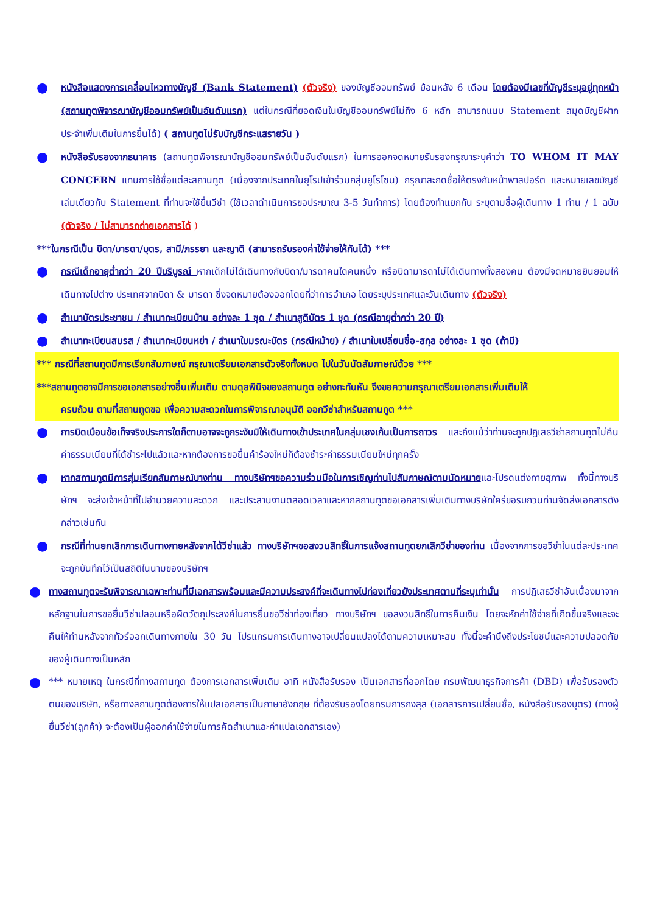●
หนังสือแสดงการเคลื่อนไหวทางบัญชี (Bank Statement) (ตัวจริง) ของบัญชีออมทรัพย์ ย้อนหลัง 6 เดือน โดยต้องมีเลขที่บัญชีระบุอยู่ทุกหน้า (สถานทูตพิจารณาบัญชีออมทรัพย์เป็นอันดับแรก) แต่ในกรณีที่ยอดเงินในบัญชีออมทรัพย์ไม่ถึง 6 หลัก สามารถแนบ Statement สมุดบัญชีฝากประจำเพิ่มเติมในการยื่นได้) ( สถานทูตไม่รับบัญชีกระแสรายวัน )
●
หนังสือรับรองจากธนาคาร (สถานทูตพิจารณาบัญชีออมทรัพย์เป็นอันดับแรก) ในการออกจดหมายรับรองกรุณาระบุคำว่า TO WHOM IT MAY CONCERN แทนการใช้ชื่อแต่ละสถานทูต (เนื่องจากประเทศในยุโรปเข้าร่วมกลุ่มยูโรโซน) กรุณาสะกดชื่อให้ตรงกับหน้าพาสปอร์ต และหมายเลขบัญชีเล่มเดียวกับ Statement ที่ท่านจะใช้ยื่นวีซ่า (ใช้เวลาดำเนินการขอประมาณ 3-5 วันทำการ) โดยต้องทำแยกกัน ระบุตามชื่อผู้เดินทาง 1 ท่าน / 1 ฉบับ (ตัวจริง / ไม่สามารถถ่ายเอกสารได้ )
***ในกรณีเป็น บิดา/มารดา/บุตร, สามี/ภรรยา และญาติ (สามารถรับรองค่าใช้จ่ายให้กันได้) ***
●
กรณีเด็กอายุต่ำกว่า 20 ปีบริบูรณ์ หากเด็กไม่ได้เดินทางกับบิดา/มารดาคนใดคนหนึ่ง หรือบิดามารดาไม่ได้เดินทางทั้งสองคน ต้องมีจดหมายยินยอมให้เดินทางไปต่าง ประเทศจากบิดา & มารดา ซึ่งจดหมายต้องออกโดยที่ว่าการอำเภอ โดยระบุประเทศและวันเดินทาง (ตัวจริง)
●
สำเนาบัตรประชาชน / สำเนาทะเบียนบ้าน อย่างละ 1 ชุด / สำเนาสูติบัตร 1 ชุด (กรณีอายุต่ำกว่า 20 ปี)
●
สำเนาทะเบียนสมรส / สำเนาทะเบียนหย่า / สำเนาใบมรณะบัตร (กรณีหม้าย) / สำเนาใบเปลี่ยนชื่อ-สกุล อย่างละ 1 ชุด (ถ้ามี)
*** กรณีที่สถานทูตมีการเรียกสัมภาษณ์ กรุณาเตรียมเอกสารตัวจริงทั้งหมด ไปในวันนัดสัมภาษณ์ด้วย ***
***สถานทูตอาจมีการขอเอกสารอย่างอื่นเพิ่มเติม ตามดุลพินิจของสถานทูต อย่างกะทันหัน จึงขอความกรุณาเตรียมเอกสารเพิ่มเติมให้
ครบถ้วน ตามที่สถานทูตขอ เพื่อความสะดวกในการพิจารณาอนุมัติ ออกวีซ่าสำหรับสถานทูต ***
●
การบิดเบือนข้อเท็จจริงประการใดก็ตามอาจจะถูกระงับมิให้เดินทางเข้าประเทศในกลุ่มเชงเก้นเป็นการถาวร และถึงแม้ว่าท่านจะถูกปฏิเสธวีซ่าสถานทูตไม่คืนค่าธรรมเนียมที่ได้ชำระไปแล้วและหากต้องการขอยื่นคำร้องใหม่ก็ต้องชำระค่าธรรมเนียมใหม่ทุกครั้ง
●
หากสถานทูตมีการสุ่มเรียกสัมภาษณ์บางท่าน ทางบริษัทฯขอความร่วมมือในการเชิญท่านไปสัมภาษณ์ตามนัดหมายและโปรดแต่งกายสุภาพ ทั้งนี้ทางบริษัทฯ จะส่งเจ้าหน้าที่ไปอำนวยความสะดวก และประสานงานตลอดเวลาและหากสถานทูตขอเอกสารเพิ่มเติมทางบริษัทใคร่ขอรบกวนท่านจัดส่งเอกสารดังกล่าวเช่นกัน
●
กรณีที่ท่านยกเลิกการเดินทางภายหลังจากได้วีซ่าแล้ว ทางบริษัทฯขอสงวนสิทธิ์ในการแจ้งสถานทูตยกเลิกวีซ่าของท่าน เนื่องจากการขอวีซ่าในแต่ละประเทศจะถูกบันทึกไว้เป็นสถิติในนามของบริษัทฯ
●
ทางสถานทูตจะรับพิจารณาเฉพาะท่านที่มีเอกสารพร้อมและมีความประสงค์ที่จะเดินทางไปท่องเที่ยวยังประเทศตามที่ระบุเท่านั้น การปฏิเสธวีซ่าอันเนื่องมาจากหลักฐานในการขอยื่นวีซ่าปลอมหรือผิดวัตถุประสงค์ในการยื่นขอวีซ่าท่องเที่ยว ทางบริษัทฯ ขอสงวนสิทธิ์ในการคืนเงิน โดยจะหักค่าใช้จ่ายที่เกิดขึ้นจริงและจะคืนให้ท่านหลังจากทัวร์ออกเดินทางภายใน 30 วัน โปรแกรมการเดินทางอาจเปลี่ยนแปลงได้ตามความเหมาะสม ทั้งนี้จะคำนึงถึงประโยชน์และความปลอดภัยของผู้เดินทางเป็นหลัก
●
*** หมายเหตุ ในกรณีที่ทางสถานทูต ต้องการเอกสารเพิ่มเติม อาทิ หนังสือรับรอง เป็นเอกสารที่ออกโดย กรมพัฒนาธุรกิจการค้า (DBD) เพื่อรับรองตัวตนของบริษัท, หรือทางสถานทูตต้องการให้แปลเอกสารเป็นภาษาอังกฤษ ที่ต้องรับรองโดยกรมการกงสุล (เอกสารการเปลี่ยนชื่อ, หนังสือรับรองบุตร) (ทางผู้ยื่นวีซ่า(ลูกค้า) จะต้องเป็นผู้ออกค่าใช้จ่ายในการคัดสำเนาและค่าแปลเอกสารเอง)